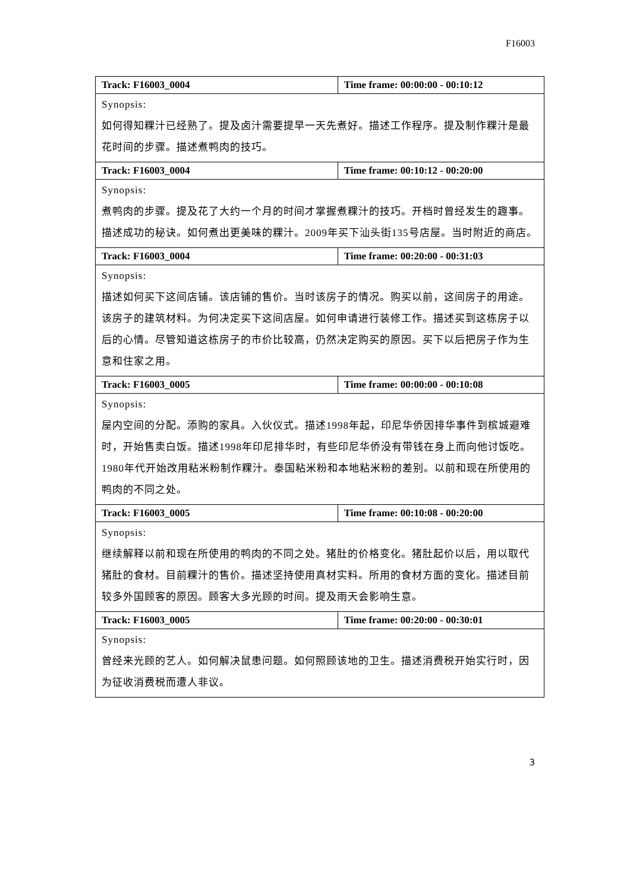F16003
| Track: F16003_0004 | Time frame: 00:00:00 - 00:10:12 |
| --- | --- |
| Synopsis: 如何得知粿汁已经熟了。提及卤汁需要提早一天先煮好。描述工作程序。提及制作粿汁是最花时间的步骤。描述煮鸭肉的技巧。 | |
| Track: F16003_0004 | Time frame: 00:10:12 - 00:20:00 |
| Synopsis: 煮鸭肉的步骤。提及花了大约一个月的时间才掌握煮粿汁的技巧。开档时曾经发生的趣事。描述成功的秘诀。如何煮出更美味的粿汁。2009年买下汕头街135号店屋。当时附近的商店。 | |
| Track: F16003_0004 | Time frame: 00:20:00 - 00:31:03 |
| Synopsis: 描述如何买下这间店铺。该店铺的售价。当时该房子的情况。购买以前，这间房子的用途。该房子的建筑材料。为何决定买下这间店屋。如何申请进行装修工作。描述买到这栋房子以后的心情。尽管知道这栋房子的市价比较高，仍然决定购买的原因。买下以后把房子作为生意和住家之用。 | |
| Track: F16003_0005 | Time frame: 00:00:00 - 00:10:08 |
| Synopsis: 屋内空间的分配。添购的家具。入伙仪式。描述1998年起，印尼华侨因排华事件到槟城避难时，开始售卖白饭。描述1998年印尼排华时，有些印尼华侨没有带钱在身上而向他讨饭吃。1980年代开始改用粘米粉制作粿汁。泰国粘米粉和本地粘米粉的差别。以前和现在所使用的鸭肉的不同之处。 | |
| Track: F16003_0005 | Time frame: 00:10:08 - 00:20:00 |
| Synopsis: 继续解释以前和现在所使用的鸭肉的不同之处。猪肚的价格变化。猪肚起价以后，用以取代猪肚的食材。目前粿汁的售价。描述坚持使用真材实料。所用的食材方面的变化。描述目前较多外国顾客的原因。顾客大多光顾的时间。提及雨天会影响生意。 | |
| Track: F16003_0005 | Time frame: 00:20:00 - 00:30:01 |
| Synopsis: 曾经来光顾的艺人。如何解决鼠患问题。如何照顾该地的卫生。描述消费税开始实行时，因为征收消费税而遭人非议。 | |
3